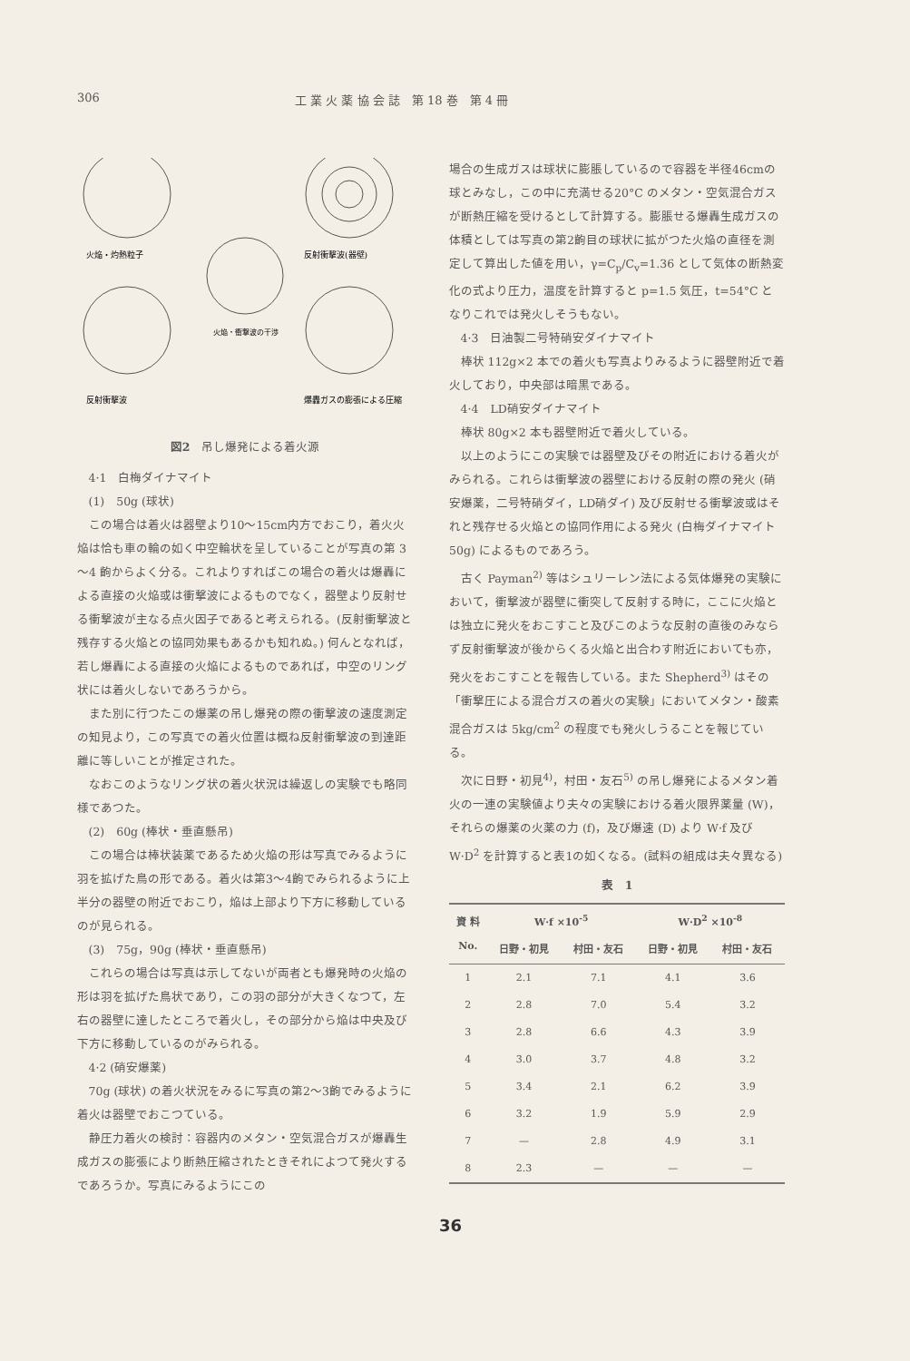306 工 業 火 薬 協 会 誌　第 18 巻　第 4 冊
火焔・灼熱粒子
反射衝撃波(器壁)
火焔・衝撃波の干渉
反射衝撃波
爆轟ガスの膨張による圧縮
図2　吊し爆発による着火源
4·1　白梅ダイナマイト
(1)　50g (球状)
この場合は着火は器壁より10～15cm内方でおこり，着火火焔は恰も車の輪の如く中空輪状を呈していることが写真の第 3～4 齣からよく分る。これよりすればこの場合の着火は爆轟による直接の火焔或は衝撃波によるものでなく，器壁より反射せる衝撃波が主なる点火因子であると考えられる。(反射衝撃波と残存する火焔との協同効果もあるかも知れぬ。) 何んとなれば，若し爆轟による直接の火焔によるものであれば，中空のリング状には着火しないであろうから。
また別に行つたこの爆薬の吊し爆発の際の衝撃波の速度測定の知見より，この写真での着火位置は概ね反射衝撃波の到達距離に等しいことが推定された。
なおこのようなリング状の着火状況は繰返しの実験でも略同様であつた。
(2)　60g (棒状・垂直懸吊)
この場合は棒状装薬であるため火焔の形は写真でみるように羽を拡げた鳥の形である。着火は第3～4齣でみられるように上半分の器壁の附近でおこり，焔は上部より下方に移動しているのが見られる。
(3)　75g，90g (棒状・垂直懸吊)
これらの場合は写真は示してないが両者とも爆発時の火焔の形は羽を拡げた鳥状であり，この羽の部分が大きくなつて，左右の器壁に達したところで着火し，その部分から焔は中央及び下方に移動しているのがみられる。
4·2 (硝安爆薬)
70g (球状) の着火状況をみるに写真の第2～3齣でみるように着火は器壁でおこつている。
静圧力着火の検討：容器内のメタン・空気混合ガスが爆轟生成ガスの膨張により断熱圧縮されたときそれによつて発火するであろうか。写真にみるようにこの
場合の生成ガスは球状に膨脹しているので容器を半径46cmの球とみなし，この中に充満せる20°C のメタン・空気混合ガスが断熱圧縮を受けるとして計算する。膨脹せる爆轟生成ガスの体積としては写真の第2齣目の球状に拡がつた火焔の直径を測定して算出した値を用い，γ=C<sub>p</sub>/C<sub>v</sub>=1.36 として気体の断熱変化の式より圧力，温度を計算すると p=1.5 気圧，t=54°C となりこれでは発火しそうもない。
4·3　日油製二号特硝安ダイナマイト
棒状 112g×2 本での着火も写真よりみるように器壁附近で着火しており，中央部は暗黒である。
4·4　LD硝安ダイナマイト
棒状 80g×2 本も器壁附近で着火している。
以上のようにこの実験では器壁及びその附近における着火がみられる。これらは衝撃波の器壁における反射の際の発火 (硝安爆薬，二号特硝ダイ，LD硝ダイ) 及び反射せる衝撃波或はそれと残存せる火焔との協同作用による発火 (白梅ダイナマイト 50g) によるものであろう。
古く Payman<sup>2)</sup> 等はシュリーレン法による気体爆発の実験において，衝撃波が器壁に衝突して反射する時に，ここに火焔とは独立に発火をおこすこと及びこのような反射の直後のみならず反射衝撃波が後からくる火焔と出合わす附近においても亦，発火をおこすことを報告している。また Shepherd<sup>3)</sup> はその「衝撃圧による混合ガスの着火の実験」においてメタン・酸素混合ガスは 5kg/cm<sup>2</sup> の程度でも発火しうることを報じている。
次に日野・初見<sup>4)</sup>，村田・友石<sup>5)</sup> の吊し爆発によるメタン着火の一連の実験値より夫々の実験における着火限界薬量 (W)，それらの爆薬の火薬の力 (f)，及び爆速 (D) より W·f 及び W·D<sup>2</sup> を計算すると表1の如くなる。(試料の組成は夫々異なる)
表　1
| 資 料 No. | W·f ×10<sup>-5</sup> | | W·D<sup>2</sup> ×10<sup>-8</sup> | |
| --- | --- | --- | --- | --- |
| | 日野・初見 | 村田・友石 | 日野・初見 | 村田・友石 |
| 1 | 2.1 | 7.1 | 4.1 | 3.6 |
| 2 | 2.8 | 7.0 | 5.4 | 3.2 |
| 3 | 2.8 | 6.6 | 4.3 | 3.9 |
| 4 | 3.0 | 3.7 | 4.8 | 3.2 |
| 5 | 3.4 | 2.1 | 6.2 | 3.9 |
| 6 | 3.2 | 1.9 | 5.9 | 2.9 |
| 7 | — | 2.8 | 4.9 | 3.1 |
| 8 | 2.3 | — | — | — |
36